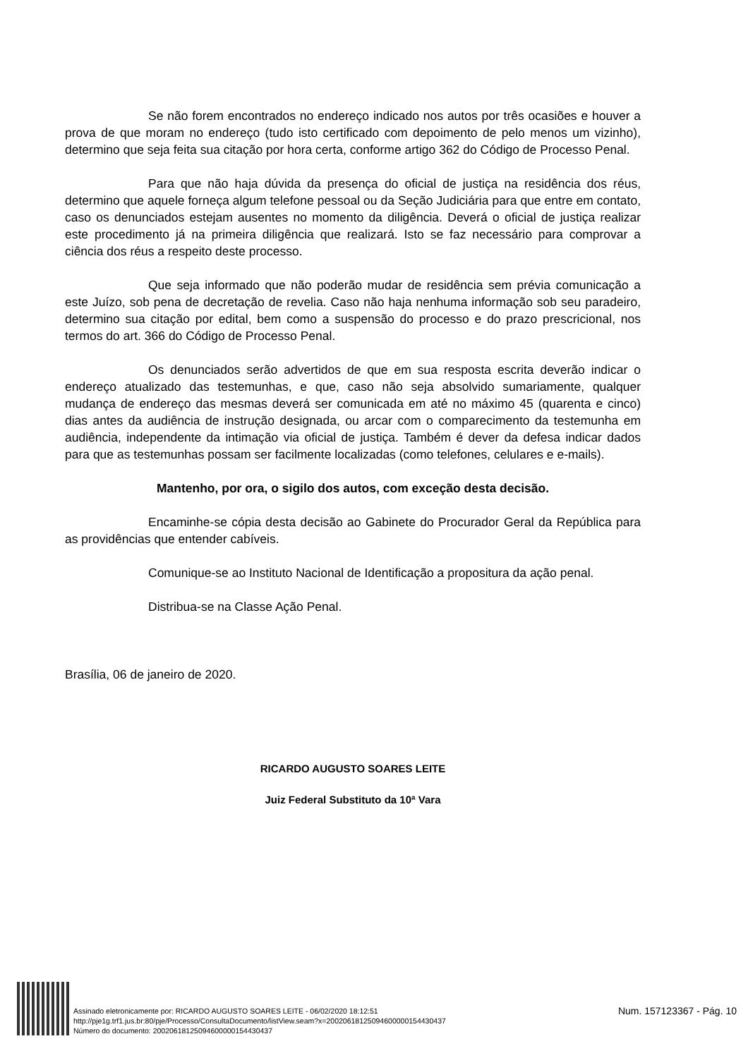Se não forem encontrados no endereço indicado nos autos por três ocasiões e houver a prova de que moram no endereço (tudo isto certificado com depoimento de pelo menos um vizinho), determino que seja feita sua citação por hora certa, conforme artigo 362 do Código de Processo Penal.
Para que não haja dúvida da presença do oficial de justiça na residência dos réus, determino que aquele forneça algum telefone pessoal ou da Seção Judiciária para que entre em contato, caso os denunciados estejam ausentes no momento da diligência. Deverá o oficial de justiça realizar este procedimento já na primeira diligência que realizará. Isto se faz necessário para comprovar a ciência dos réus a respeito deste processo.
Que seja informado que não poderão mudar de residência sem prévia comunicação a este Juízo, sob pena de decretação de revelia. Caso não haja nenhuma informação sob seu paradeiro, determino sua citação por edital, bem como a suspensão do processo e do prazo prescricional, nos termos do art. 366 do Código de Processo Penal.
Os denunciados serão advertidos de que em sua resposta escrita deverão indicar o endereço atualizado das testemunhas, e que, caso não seja absolvido sumariamente, qualquer mudança de endereço das mesmas deverá ser comunicada em até no máximo 45 (quarenta e cinco) dias antes da audiência de instrução designada, ou arcar com o comparecimento da testemunha em audiência, independente da intimação via oficial de justiça. Também é dever da defesa indicar dados para que as testemunhas possam ser facilmente localizadas (como telefones, celulares e e-mails).
Mantenho, por ora, o sigilo dos autos, com exceção desta decisão.
Encaminhe-se cópia desta decisão ao Gabinete do Procurador Geral da República para as providências que entender cabíveis.
Comunique-se ao Instituto Nacional de Identificação a propositura da ação penal.
Distribua-se na Classe Ação Penal.
Brasília, 06 de janeiro de 2020.
RICARDO AUGUSTO SOARES LEITE
Juiz Federal Substituto da 10ª Vara
Assinado eletronicamente por: RICARDO AUGUSTO SOARES LEITE - 06/02/2020 18:12:51
http://pje1g.trf1.jus.br:80/pje/Processo/ConsultaDocumento/listView.seam?x=20020618125094600000154430437
Número do documento: 20020618125094600000154430437
Num. 157123367 - Pág. 10